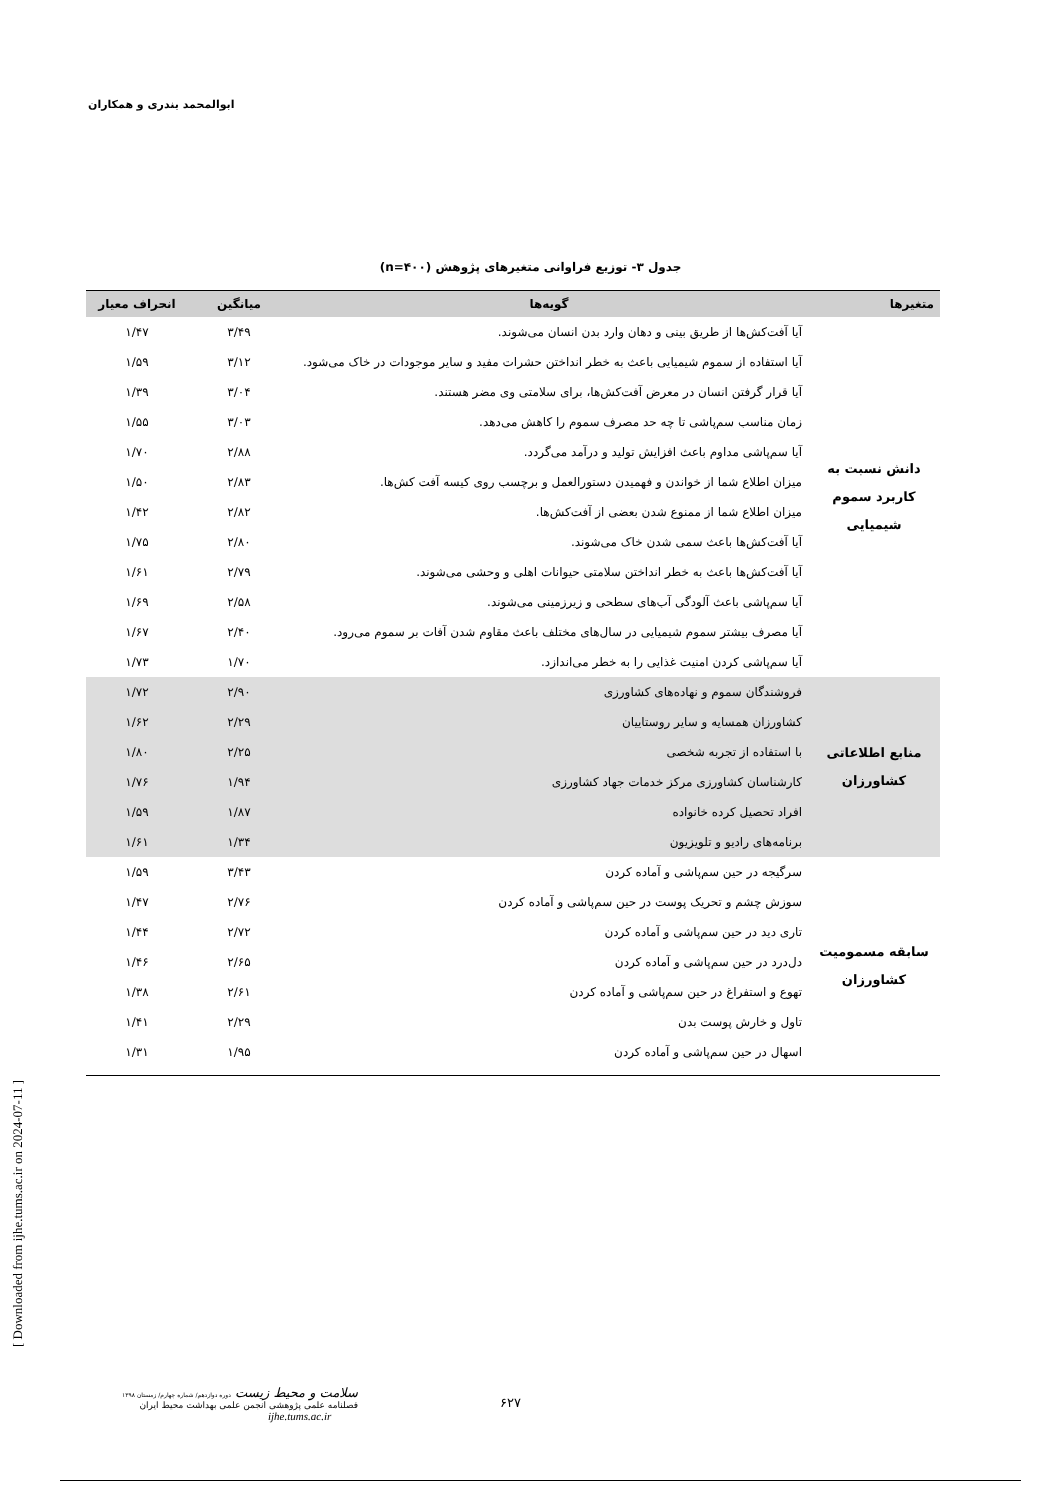ابوالمحمد بندری و همکاران
جدول ۳- توزیع فراوانی متغیرهای پژوهش (n=۴۰۰)
| متغیرها | گویه‌ها | میانگین | انحراف معیار |
| --- | --- | --- | --- |
| دانش نسبت به کاربرد سموم شیمیایی | آیا آفت‌کش‌ها از طریق بینی و دهان وارد بدن انسان می‌شوند. | ۳/۴۹ | ۱/۴۷ |
| | آیا استفاده از سموم شیمیایی باعث به خطر انداختن حشرات مفید و سایر موجودات در خاک می‌شود. | ۳/۱۲ | ۱/۵۹ |
| | آیا قرار گرفتن انسان در معرض آفت‌کش‌ها، برای سلامتی وی مضر هستند. | ۳/۰۴ | ۱/۳۹ |
| | زمان مناسب سم‌پاشی تا چه حد مصرف سموم را کاهش می‌دهد. | ۳/۰۳ | ۱/۵۵ |
| | آیا سم‌پاشی مداوم باعث افزایش تولید و درآمد می‌گردد. | ۲/۸۸ | ۱/۷۰ |
| | میزان اطلاع شما از خواندن و فهمیدن دستورالعمل و برچسب روی کیسه آفت کش‌ها. | ۲/۸۳ | ۱/۵۰ |
| | میزان اطلاع شما از ممنوع شدن بعضی از آفت‌کش‌ها. | ۲/۸۲ | ۱/۴۲ |
| | آیا آفت‌کش‌ها باعث سمی شدن خاک می‌شوند. | ۲/۸۰ | ۱/۷۵ |
| | آیا آفت‌کش‌ها باعث به خطر انداختن سلامتی حیوانات اهلی و وحشی می‌شوند. | ۲/۷۹ | ۱/۶۱ |
| | آیا سم‌پاشی باعث آلودگی آب‌های سطحی و زیرزمینی می‌شوند. | ۲/۵۸ | ۱/۶۹ |
| | آیا مصرف بیشتر سموم شیمیایی در سال‌های مختلف باعث مقاوم شدن آفات بر سموم می‌رود. | ۲/۴۰ | ۱/۶۷ |
| | آیا سم‌پاشی کردن امنیت غذایی را به خطر می‌اندازد. | ۱/۷۰ | ۱/۷۳ |
| منابع اطلاعاتی کشاورزان | فروشندگان سموم و نهاده‌های کشاورزی | ۲/۹۰ | ۱/۷۲ |
| | کشاورزان همسایه و سایر روستاییان | ۲/۲۹ | ۱/۶۲ |
| | با استفاده از تجربه شخصی | ۲/۲۵ | ۱/۸۰ |
| | کارشناسان کشاورزی مرکز خدمات جهاد کشاورزی | ۱/۹۴ | ۱/۷۶ |
| | افراد تحصیل کرده خانواده | ۱/۸۷ | ۱/۵۹ |
| | برنامه‌های رادیو و تلویزیون | ۱/۳۴ | ۱/۶۱ |
| سابقه مسمومیت کشاورزان | سرگیجه در حین سم‌پاشی و آماده کردن | ۳/۴۳ | ۱/۵۹ |
| | سوزش چشم و تحریک پوست در حین سم‌پاشی و آماده کردن | ۲/۷۶ | ۱/۴۷ |
| | تاری دید در حین سم‌پاشی و آماده کردن | ۲/۷۲ | ۱/۴۴ |
| | دل‌درد در حین سم‌پاشی و آماده کردن | ۲/۶۵ | ۱/۴۶ |
| | تهوع و استفراغ در حین سم‌پاشی و آماده کردن | ۲/۶۱ | ۱/۳۸ |
| | تاول و خارش پوست بدن | ۲/۲۹ | ۱/۴۱ |
| | اسهال در حین سم‌پاشی و آماده کردن | ۱/۹۵ | ۱/۳۱ |
[ Downloaded from ijhe.tums.ac.ir on 2024-07-11 ]
سلامت و محیط زیست دوره دوازدهم/ شماره چهارم/ زمستان ۱۳۹۸
فصلنامه علمی پژوهشی انجمن علمی بهداشت محیط ایران
ijhe.tums.ac.ir
۶۲۷